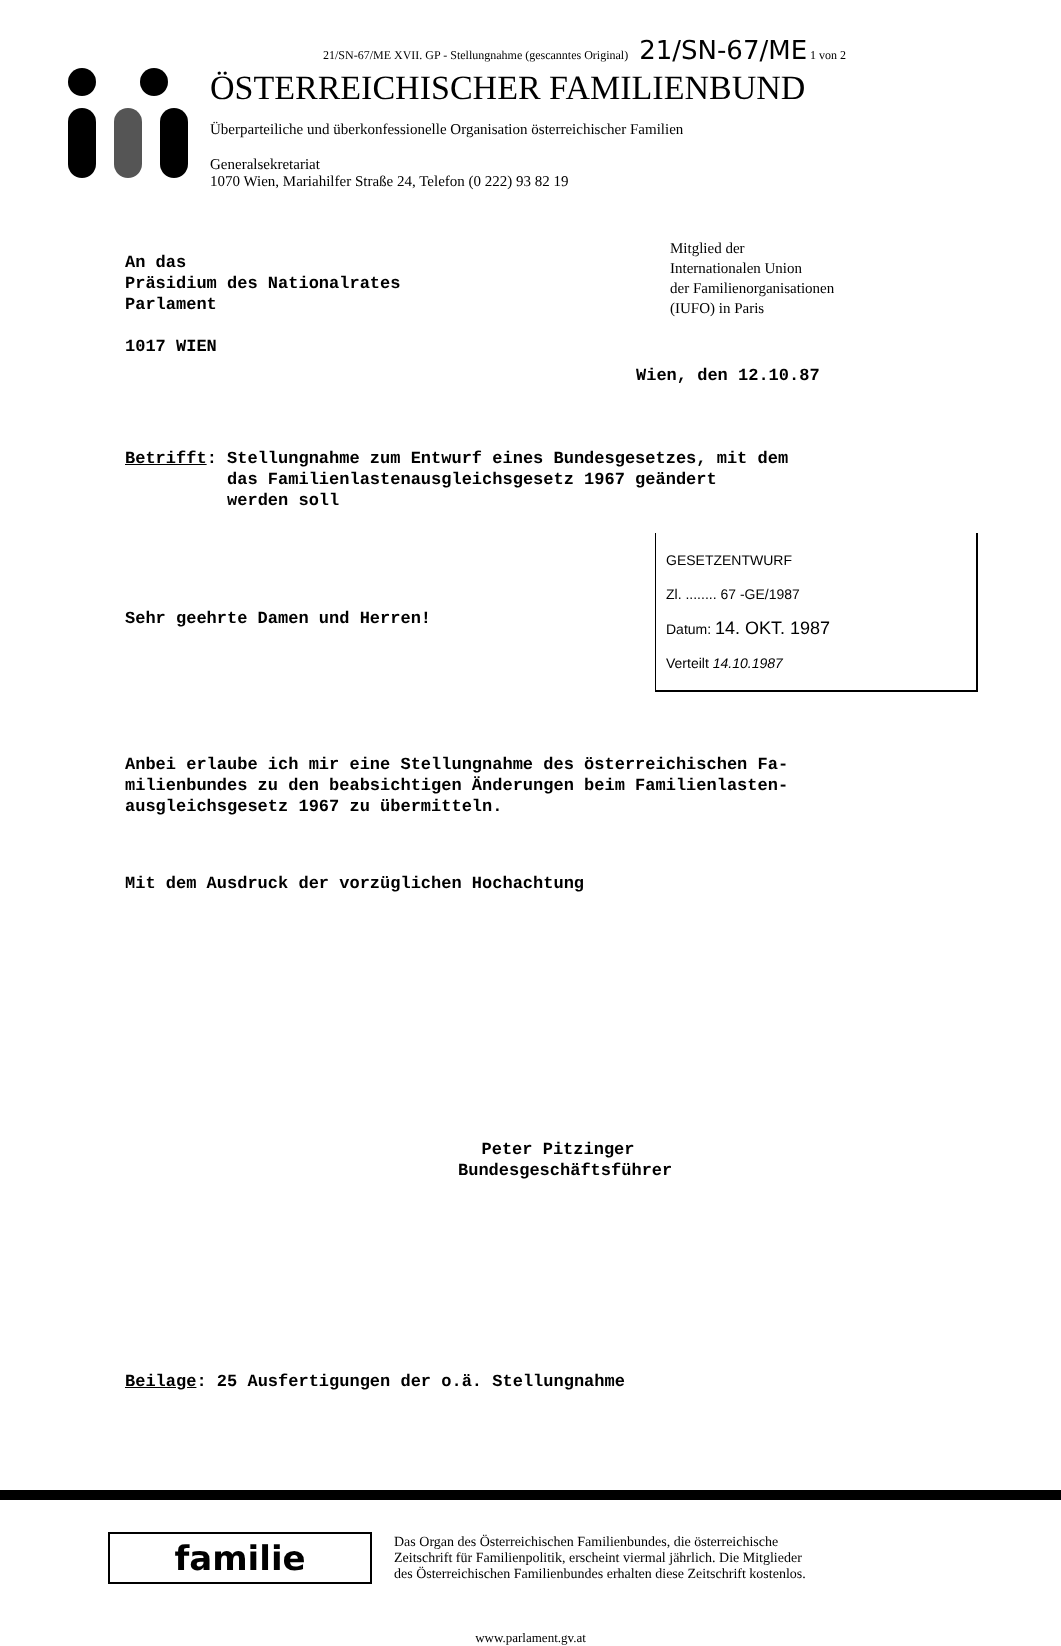21/SN-67/ME XVII. GP - Stellungnahme (gescanntes Original) 21/SN-67/ME 1 von 2
ÖSTERREICHISCHER FAMILIENBUND
Überparteiliche und überkonfessionelle Organisation österreichischer Familien
Generalsekretariat
1070 Wien, Mariahilfer Straße 24, Telefon (0 222) 93 82 19
An das
Präsidium des Nationalrates
Parlament
1017 WIEN
Mitglied der
Internationalen Union
der Familienorganisationen
(IUFO) in Paris
Wien, den 12.10.87
Betrifft: Stellungnahme zum Entwurf eines Bundesgesetzes, mit dem
das Familienlastenausgleichsgesetz 1967 geändert
werden soll
Sehr geehrte Damen und Herren!
GESETZENTWURF
Zl. ........ 67 -GE/1987
Datum: 14. OKT. 1987
Verteilt 14.10.1987
Anbei erlaube ich mir eine Stellungnahme des österreichischen Fa-
milienbundes zu den beabsichtigen Änderungen beim Familienlasten-
ausgleichsgesetz 1967 zu übermitteln.
Mit dem Ausdruck der vorzüglichen Hochachtung
Peter Pitzinger
Bundesgeschäftsführer
Beilage: 25 Ausfertigungen der o.ä. Stellungnahme
familie
Das Organ des Österreichischen Familienbundes, die österreichische
Zeitschrift für Familienpolitik, erscheint viermal jährlich. Die Mitglieder
des Österreichischen Familienbundes erhalten diese Zeitschrift kostenlos.
www.parlament.gv.at